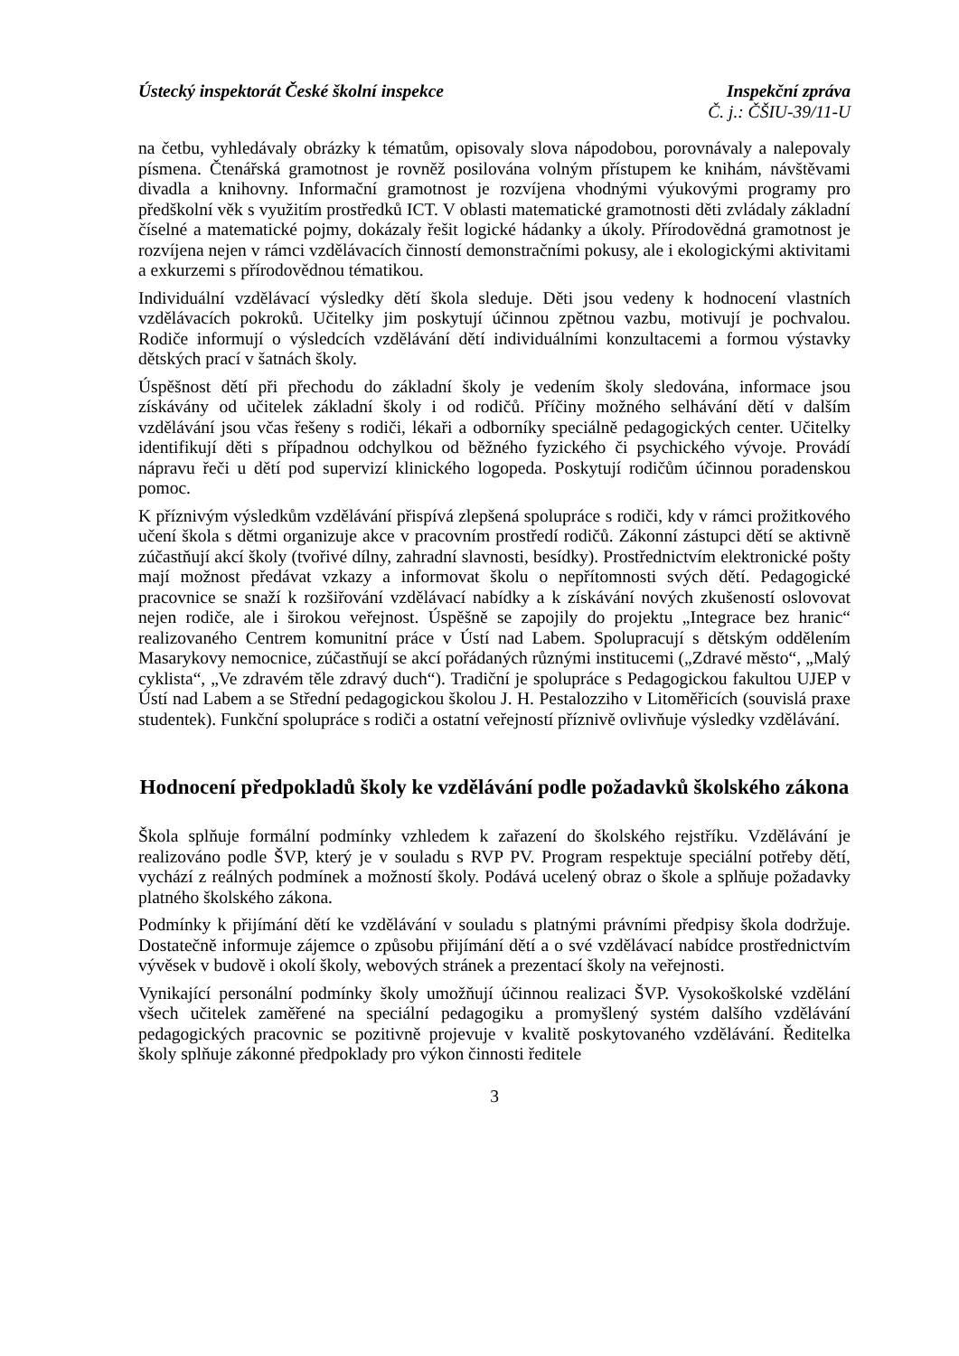Ústecký inspektorát České školní inspekce Inspekční zpráva
Č. j.: ČŠIU-39/11-U
na četbu, vyhledávaly obrázky k tématům, opisovaly slova nápodobou, porovnávaly a nalepovaly písmena. Čtenářská gramotnost je rovněž posilována volným přístupem ke knihám, návštěvami divadla a knihovny. Informační gramotnost je rozvíjena vhodnými výukovými programy pro předškolní věk s využitím prostředků ICT. V oblasti matematické gramotnosti děti zvládaly základní číselné a matematické pojmy, dokázaly řešit logické hádanky a úkoly. Přírodovědná gramotnost je rozvíjena nejen v rámci vzdělávacích činností demonstračními pokusy, ale i ekologickými aktivitami a exkurzemi s přírodovědnou tématikou.
Individuální vzdělávací výsledky dětí škola sleduje. Děti jsou vedeny k hodnocení vlastních vzdělávacích pokroků. Učitelky jim poskytují účinnou zpětnou vazbu, motivují je pochvalou. Rodiče informují o výsledcích vzdělávání dětí individuálními konzultacemi a formou výstavky dětských prací v šatnách školy.
Úspěšnost dětí při přechodu do základní školy je vedením školy sledována, informace jsou získávány od učitelek základní školy i od rodičů. Příčiny možného selhávání dětí v dalším vzdělávání jsou včas řešeny s rodiči, lékaři a odborníky speciálně pedagogických center. Učitelky identifikují děti s případnou odchylkou od běžného fyzického či psychického vývoje. Provádí nápravu řeči u dětí pod supervizí klinického logopeda. Poskytují rodičům účinnou poradenskou pomoc.
K příznivým výsledkům vzdělávání přispívá zlepšená spolupráce s rodiči, kdy v rámci prožitkového učení škola s dětmi organizuje akce v pracovním prostředí rodičů. Zákonní zástupci dětí se aktivně zúčastňují akcí školy (tvořivé dílny, zahradní slavnosti, besídky). Prostřednictvím elektronické pošty mají možnost předávat vzkazy a informovat školu o nepřítomnosti svých dětí. Pedagogické pracovnice se snaží k rozšiřování vzdělávací nabídky a k získávání nových zkušeností oslovovat nejen rodiče, ale i širokou veřejnost. Úspěšně se zapojily do projektu „Integrace bez hranic“ realizovaného Centrem komunitní práce v Ústí nad Labem. Spolupracují s dětským oddělením Masarykovy nemocnice, zúčastňují se akcí pořádaných různými institucemi („Zdravé město“, „Malý cyklista“, „Ve zdravém těle zdravý duch“). Tradiční je spolupráce s Pedagogickou fakultou UJEP v Ústí nad Labem a se Střední pedagogickou školou J. H. Pestalozziho v Litoměřicích (souvislá praxe studentek). Funkční spolupráce s rodiči a ostatní veřejností příznivě ovlivňuje výsledky vzdělávání.
Hodnocení předpokladů školy ke vzdělávání podle požadavků školského zákona
Škola splňuje formální podmínky vzhledem k zařazení do školského rejstříku. Vzdělávání je realizováno podle ŠVP, který je v souladu s RVP PV. Program respektuje speciální potřeby dětí, vychází z reálných podmínek a možností školy. Podává ucelený obraz o škole a splňuje požadavky platného školského zákona.
Podmínky k přijímání dětí ke vzdělávání v souladu s platnými právními předpisy škola dodržuje. Dostatečně informuje zájemce o způsobu přijímání dětí a o své vzdělávací nabídce prostřednictvím vývěsek v budově i okolí školy, webových stránek a prezentací školy na veřejnosti.
Vynikající personální podmínky školy umožňují účinnou realizaci ŠVP. Vysokoškolské vzdělání všech učitelek zaměřené na speciální pedagogiku a promyšlený systém dalšího vzdělávání pedagogických pracovnic se pozitivně projevuje v kvalitě poskytovaného vzdělávání. Ředitelka školy splňuje zákonné předpoklady pro výkon činnosti ředitele
3